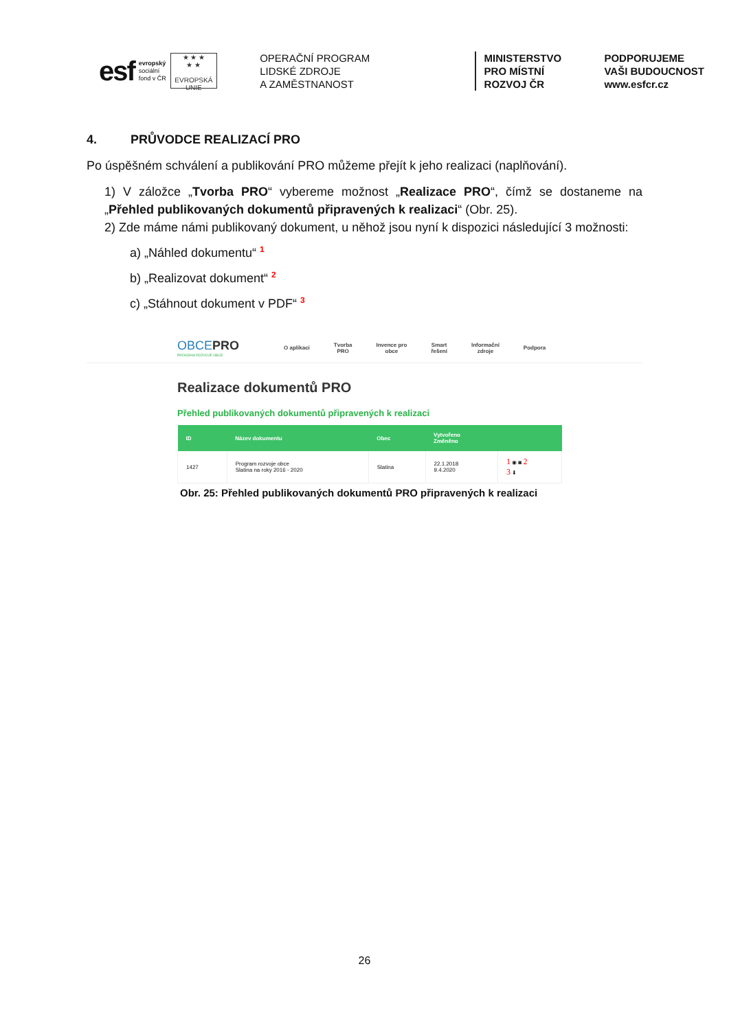esf
evropský
sociální
fond v ČR
★ ★ ★
★ ★
EVROPSKÁ UNIE
OPERAČNÍ PROGRAM
LIDSKÉ ZDROJE
A ZAMĚSTNANOST
MINISTERSTVO
PRO MÍSTNÍ
ROZVOJ ČR
PODPORUJEME
VAŠI BUDOUCNOST
www.esfcr.cz
4. PRŮVODCE REALIZACÍ PRO
Po úspěšném schválení a publikování PRO můžeme přejít k jeho realizaci (naplňování).
1) V záložce „Tvorba PRO“ vybereme možnost „Realizace PRO“, čímž se dostaneme na „Přehled publikovaných dokumentů připravených k realizaci“ (Obr. 25).
2) Zde máme námi publikovaný dokument, u něhož jsou nyní k dispozici následující 3 možnosti:
a) „Náhled dokumentu“ <sup>1</sup>
b) „Realizovat dokument“ <sup>2</sup>
c) „Stáhnout dokument v PDF“ <sup>3</sup>
OBCEPRO
PROGRAM ROZVOJE OBCE
O aplikaci Tvorba
PRO Invence pro
obce Smart
řešení Informační
zdroje Podpora
Realizace dokumentů PRO
Přehled publikovaných dokumentů připravených k realizaci
| ID | Název dokumentu | Obec | Vytvořeno Změněno | |
| --- | --- | --- | --- | --- |
| 1427 | Program rozvoje obce Slatina na roky 2016 - 2020 | Slatina | 22.1.2018 9.4.2020 | 1 ◉ ◙ 2 3 ⬇ |
Obr. 25: Přehled publikovaných dokumentů PRO připravených k realizaci
26